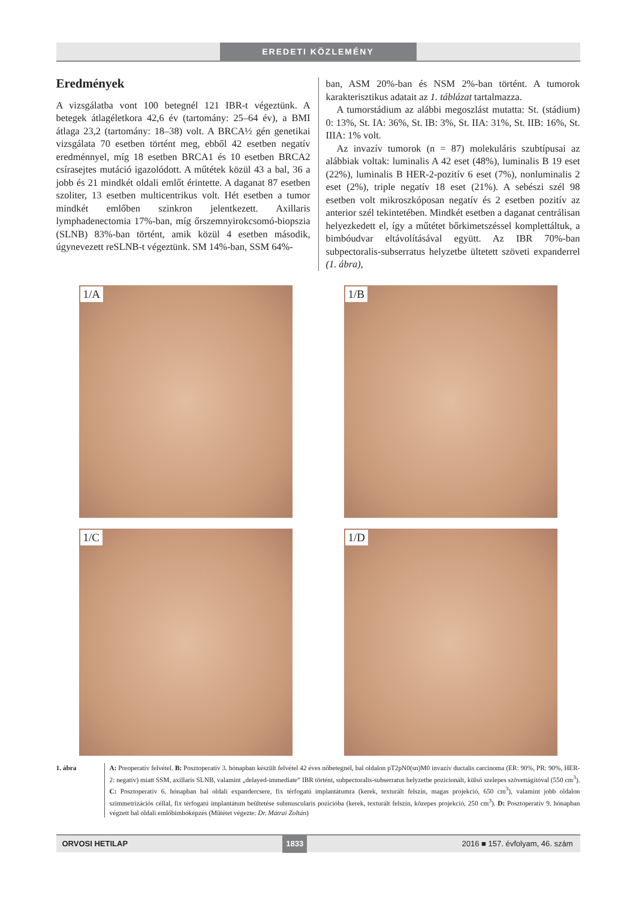EREDETI KÖZLEMÉNY
Eredmények
A vizsgálatba vont 100 betegnél 121 IBR-t végeztünk. A betegek átlagéletkora 42,6 év (tartomány: 25–64 év), a BMI átlaga 23,2 (tartomány: 18–38) volt. A BRCA½ gén genetikai vizsgálata 70 esetben történt meg, ebből 42 esetben negatív eredménnyel, míg 18 esetben BRCA1 és 10 esetben BRCA2 csírasejtes mutáció igazolódott. A műtétek közül 43 a bal, 36 a jobb és 21 mindkét oldali emlőt érintette. A daganat 87 esetben szoliter, 13 esetben multicentrikus volt. Hét esetben a tumor mindkét emlőben szinkron jelentkezett. Axillaris lymphadenectomia 17%-ban, míg őrszemnyirokcsomó-biopszia (SLNB) 83%-ban történt, amik közül 4 esetben második, úgynevezett reSLNB-t végeztünk. SM 14%-ban, SSM 64%-
ban, ASM 20%-ban és NSM 2%-ban történt. A tumorok karakterisztikus adatait az 1. táblázat tartalmazza.
A tumorstádium az alábbi megoszlást mutatta: St. (stádium) 0: 13%, St. IA: 36%, St. IB: 3%, St. IIA: 31%, St. IIB: 16%, St. IIIA: 1% volt.
Az invazív tumorok (n = 87) molekuláris szubtípusai az alábbiak voltak: luminalis A 42 eset (48%), luminalis B 19 eset (22%), luminalis B HER-2-pozitív 6 eset (7%), nonluminalis 2 eset (2%), triple negatív 18 eset (21%). A sebészi szél 98 esetben volt mikroszkóposan negatív és 2 esetben pozitív az anterior szél tekintetében. Mindkét esetben a daganat centrálisan helyezkedett el, így a műtétet bőrkimetszéssel komplettáltuk, a bimbóudvar eltávolításával együtt. Az IBR 70%-ban subpectoralis-subserratus helyzetbe ültetett szöveti expanderrel (1. ábra),
1/A
1/B
1/C
1/D
1. ábra A: Preoperatív felvétel. B: Posztoperatív 3. hónapban készült felvétel 42 éves nőbetegnél, bal oldalon pT2pN0(sn)M0 invazív ductalis carcinoma (ER: 90%, PR: 90%, HER-2: negatív) miatt SSM, axillaris SLNB, valamint „delayed-immediate” IBR történt, subpectoralis-subserratus helyzetbe pozicionált, külső szelepes szövettágítóval (550 cm<sup>3</sup>). C: Posztoperatív 6. hónapban bal oldali expandercsere, fix térfogatú implantátumra (kerek, texturált felszín, magas projekció, 650 cm<sup>3</sup>), valamint jobb oldalon szimmetrizációs céllal, fix térfogatú implantátum beültetése submuscularis pozícióba (kerek, texturált felszín, közepes projekció, 250 cm<sup>3</sup>). D: Posztoperatív 9. hónapban végzett bal oldali emlőbimbóképzés (Műtétet végezte: Dr. Mátrai Zoltán)
ORVOSI HETILAP 1833 2016 ■ 157. évfolyam, 46. szám